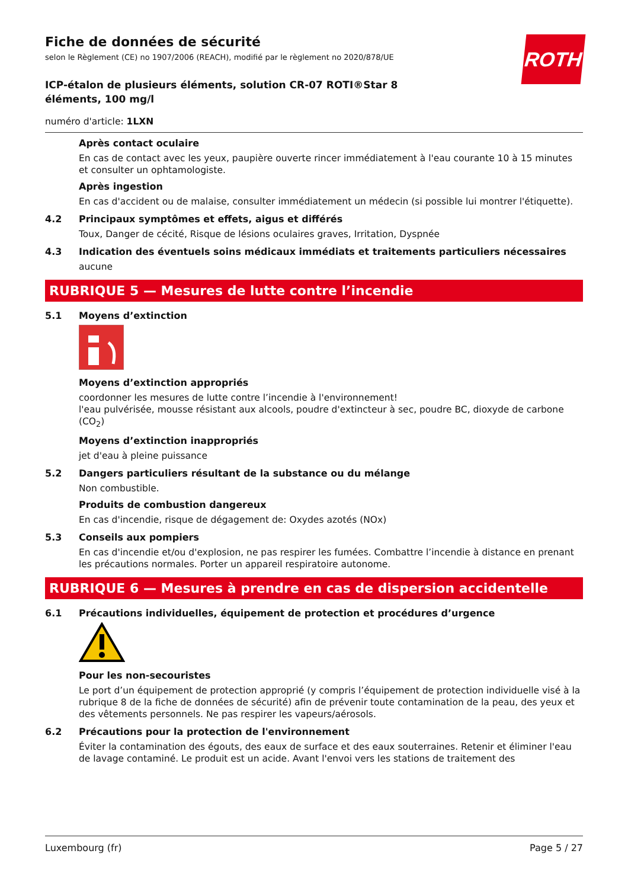Fiche de données de sécurité
selon le Règlement (CE) no 1907/2006 (REACH), modifié par le règlement no 2020/878/UE
ROTH
ICP-étalon de plusieurs éléments, solution CR-07 ROTI®Star 8 éléments, 100 mg/l
numéro d'article: 1LXN
Après contact oculaire
En cas de contact avec les yeux, paupière ouverte rincer immédiatement à l'eau courante 10 à 15 minutes et consulter un ophtamologiste.
Après ingestion
En cas d'accident ou de malaise, consulter immédiatement un médecin (si possible lui montrer l'étiquette).
4.2 Principaux symptômes et effets, aigus et différés
Toux, Danger de cécité, Risque de lésions oculaires graves, Irritation, Dyspnée
4.3 Indication des éventuels soins médicaux immédiats et traitements particuliers nécessaires
aucune
RUBRIQUE 5 — Mesures de lutte contre l’incendie
5.1 Moyens d’extinction
Moyens d’extinction appropriés
coordonner les mesures de lutte contre l’incendie à l'environnement!
l'eau pulvérisée, mousse résistant aux alcools, poudre d'extincteur à sec, poudre BC, dioxyde de carbone (CO<sub>2</sub>)
Moyens d’extinction inappropriés
jet d'eau à pleine puissance
5.2 Dangers particuliers résultant de la substance ou du mélange
Non combustible.
Produits de combustion dangereux
En cas d'incendie, risque de dégagement de: Oxydes azotés (NOx)
5.3 Conseils aux pompiers
En cas d'incendie et/ou d'explosion, ne pas respirer les fumées. Combattre l’incendie à distance en prenant les précautions normales. Porter un appareil respiratoire autonome.
RUBRIQUE 6 — Mesures à prendre en cas de dispersion accidentelle
6.1 Précautions individuelles, équipement de protection et procédures d’urgence
Pour les non-secouristes
Le port d’un équipement de protection approprié (y compris l’équipement de protection individuelle visé à la rubrique 8 de la fiche de données de sécurité) afin de prévenir toute contamination de la peau, des yeux et des vêtements personnels. Ne pas respirer les vapeurs/aérosols.
6.2 Précautions pour la protection de l'environnement
Éviter la contamination des égouts, des eaux de surface et des eaux souterraines. Retenir et éliminer l'eau de lavage contaminé. Le produit est un acide. Avant l'envoi vers les stations de traitement des
Luxembourg (fr) Page 5 / 27